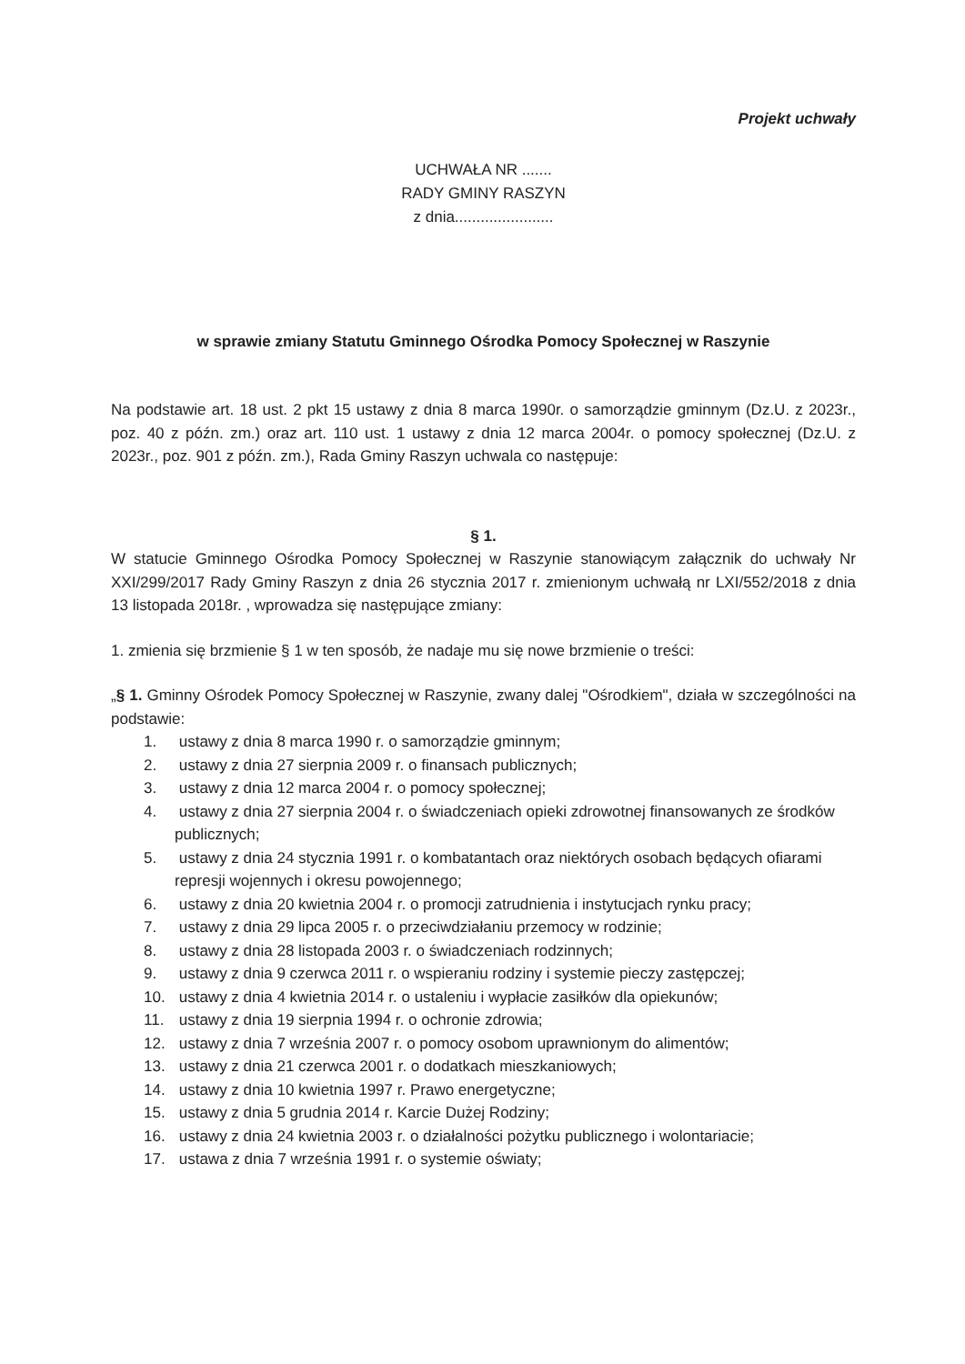Projekt uchwały
UCHWAŁA NR .......
RADY GMINY RASZYN
z dnia.......................
w sprawie zmiany Statutu Gminnego Ośrodka Pomocy Społecznej w Raszynie
Na podstawie art. 18 ust. 2 pkt 15 ustawy z dnia 8 marca 1990r. o samorządzie gminnym (Dz.U. z 2023r., poz. 40 z późn. zm.) oraz art. 110 ust. 1 ustawy z dnia 12 marca 2004r. o pomocy społecznej (Dz.U. z 2023r., poz. 901 z późn. zm.), Rada Gminy Raszyn uchwala co następuje:
§ 1.
W statucie Gminnego Ośrodka Pomocy Społecznej w Raszynie stanowiącym załącznik do uchwały Nr XXI/299/2017 Rady Gminy Raszyn z dnia 26 stycznia 2017 r. zmienionym uchwałą nr LXI/552/2018 z dnia 13 listopada 2018r. , wprowadza się następujące zmiany:
1. zmienia się brzmienie § 1 w ten sposób, że nadaje mu się nowe brzmienie o treści:
„§ 1. Gminny Ośrodek Pomocy Społecznej w Raszynie, zwany dalej "Ośrodkiem", działa w szczególności na podstawie:
1. ustawy z dnia 8 marca 1990 r. o samorządzie gminnym;
2. ustawy z dnia 27 sierpnia 2009 r. o finansach publicznych;
3. ustawy z dnia 12 marca 2004 r. o pomocy społecznej;
4. ustawy z dnia 27 sierpnia 2004 r. o świadczeniach opieki zdrowotnej finansowanych ze środków publicznych;
5. ustawy z dnia 24 stycznia 1991 r. o kombatantach oraz niektórych osobach będących ofiarami represji wojennych i okresu powojennego;
6. ustawy z dnia 20 kwietnia 2004 r. o promocji zatrudnienia i instytucjach rynku pracy;
7. ustawy z dnia 29 lipca 2005 r. o przeciwdziałaniu przemocy w rodzinie;
8. ustawy z dnia 28 listopada 2003 r. o świadczeniach rodzinnych;
9. ustawy z dnia 9 czerwca 2011 r. o wspieraniu rodziny i systemie pieczy zastępczej;
10. ustawy z dnia 4 kwietnia 2014 r. o ustaleniu i wypłacie zasiłków dla opiekunów;
11. ustawy z dnia 19 sierpnia 1994 r. o ochronie zdrowia;
12. ustawy z dnia 7 września 2007 r. o pomocy osobom uprawnionym do alimentów;
13. ustawy z dnia 21 czerwca 2001 r. o dodatkach mieszkaniowych;
14. ustawy z dnia 10 kwietnia 1997 r. Prawo energetyczne;
15. ustawy z dnia 5 grudnia 2014 r. Karcie Dużej Rodziny;
16. ustawy z dnia 24 kwietnia 2003 r. o działalności pożytku publicznego i wolontariacie;
17. ustawa z dnia 7 września 1991 r. o systemie oświaty;